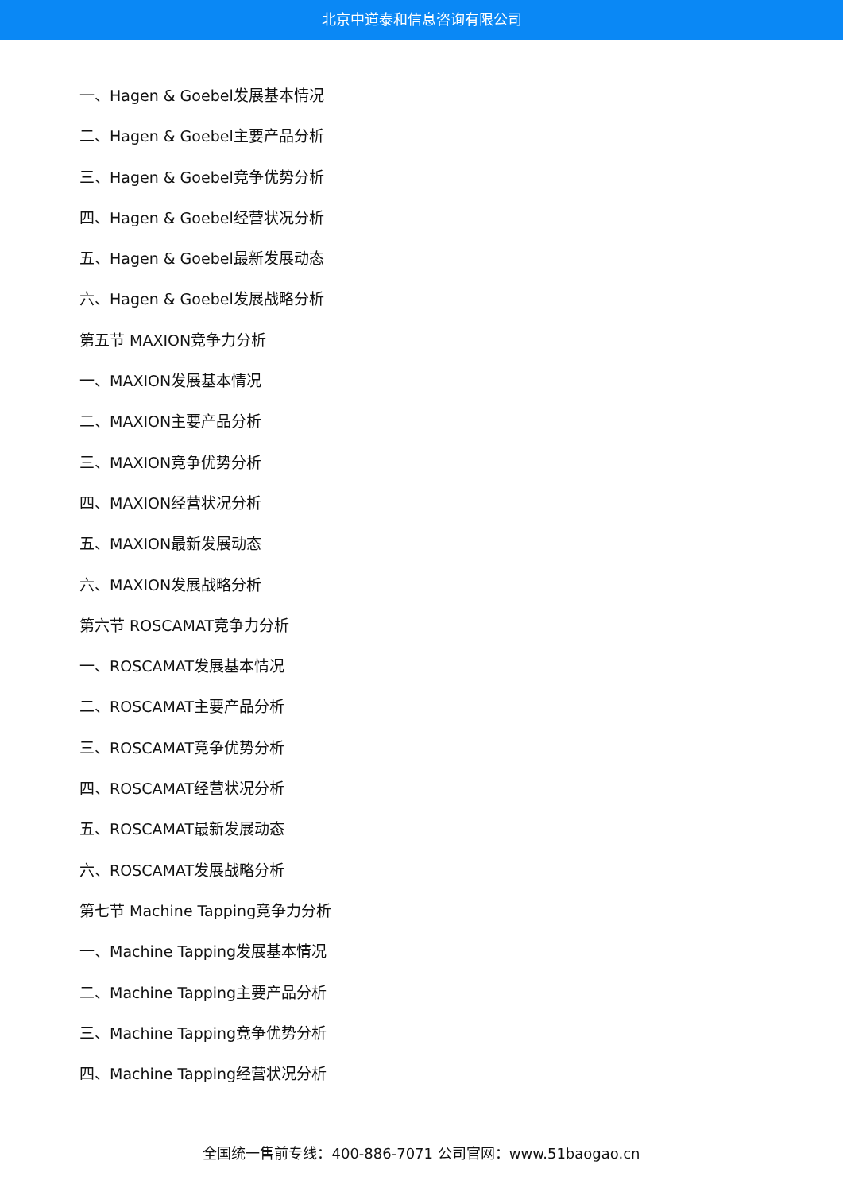北京中道泰和信息咨询有限公司
一、Hagen & Goebel发展基本情况
二、Hagen & Goebel主要产品分析
三、Hagen & Goebel竞争优势分析
四、Hagen & Goebel经营状况分析
五、Hagen & Goebel最新发展动态
六、Hagen & Goebel发展战略分析
第五节 MAXION竞争力分析
一、MAXION发展基本情况
二、MAXION主要产品分析
三、MAXION竞争优势分析
四、MAXION经营状况分析
五、MAXION最新发展动态
六、MAXION发展战略分析
第六节 ROSCAMAT竞争力分析
一、ROSCAMAT发展基本情况
二、ROSCAMAT主要产品分析
三、ROSCAMAT竞争优势分析
四、ROSCAMAT经营状况分析
五、ROSCAMAT最新发展动态
六、ROSCAMAT发展战略分析
第七节 Machine Tapping竞争力分析
一、Machine Tapping发展基本情况
二、Machine Tapping主要产品分析
三、Machine Tapping竞争优势分析
四、Machine Tapping经营状况分析
全国统一售前专线：400-886-7071 公司官网：www.51baogao.cn